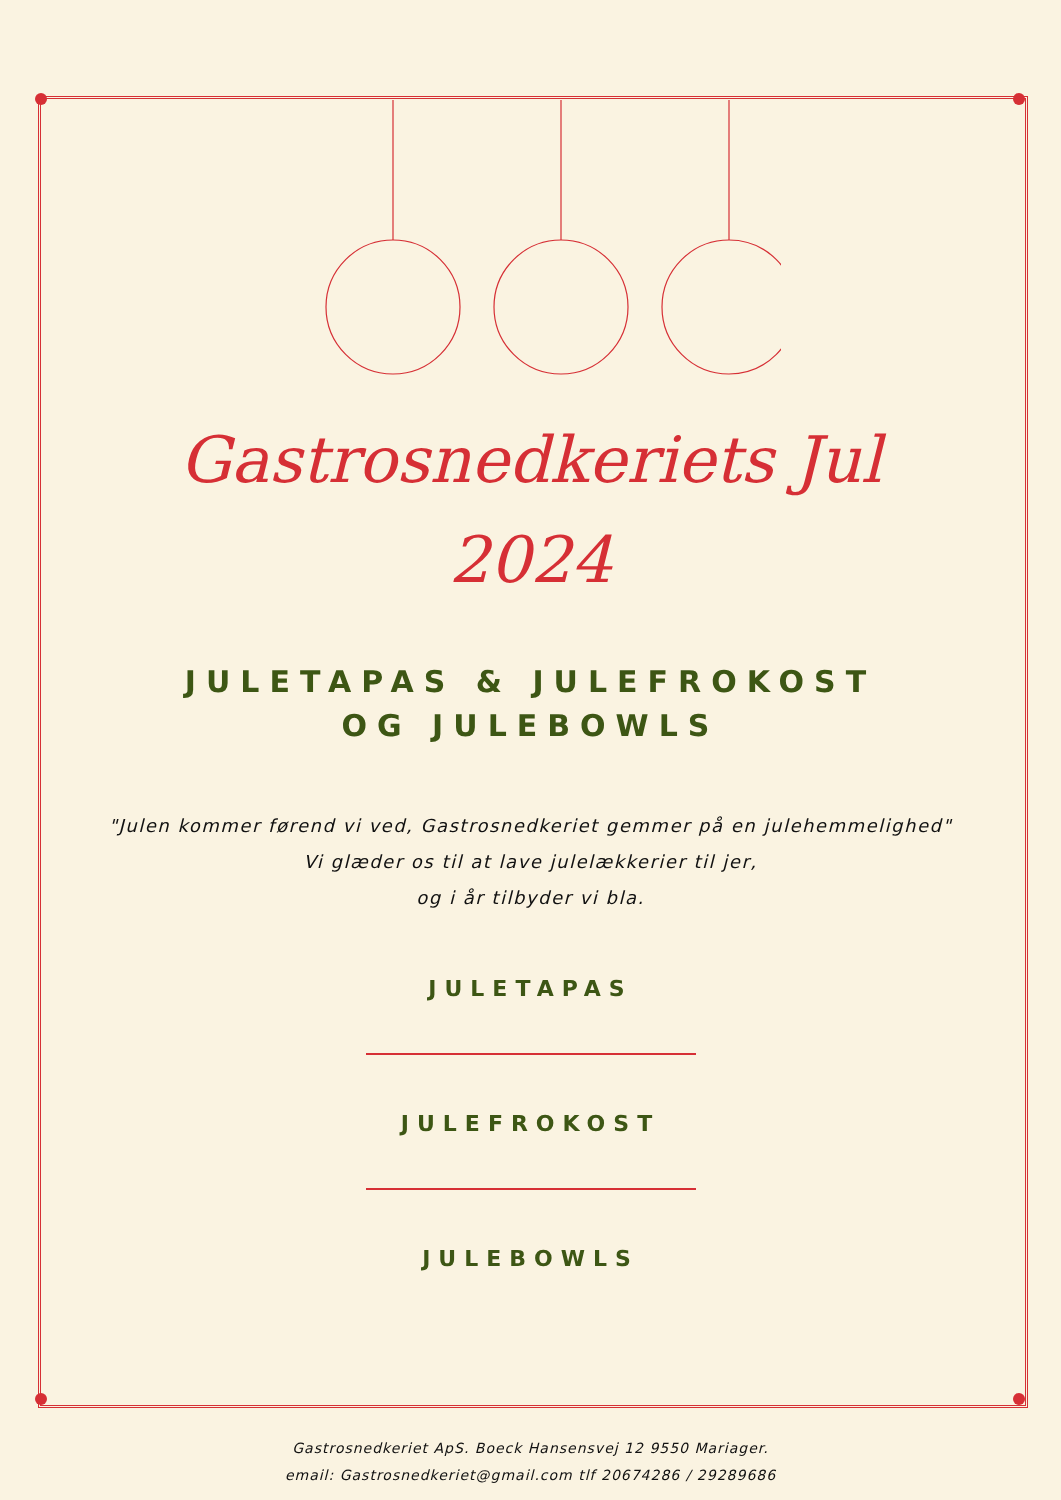Gastrosnedkeriets Jul
2024
JULETAPAS & JULEFROKOST
OG JULEBOWLS
"Julen kommer førend vi ved, Gastrosnedkeriet gemmer på en julehemmelighed"
Vi glæder os til at lave julelækkerier til jer,
og i år tilbyder vi bla.
JULETAPAS
JULEFROKOST
JULEBOWLS
Gastrosnedkeriet ApS. Boeck Hansensvej 12 9550 Mariager.
email: Gastrosnedkeriet@gmail.com tlf 20674286 / 29289686